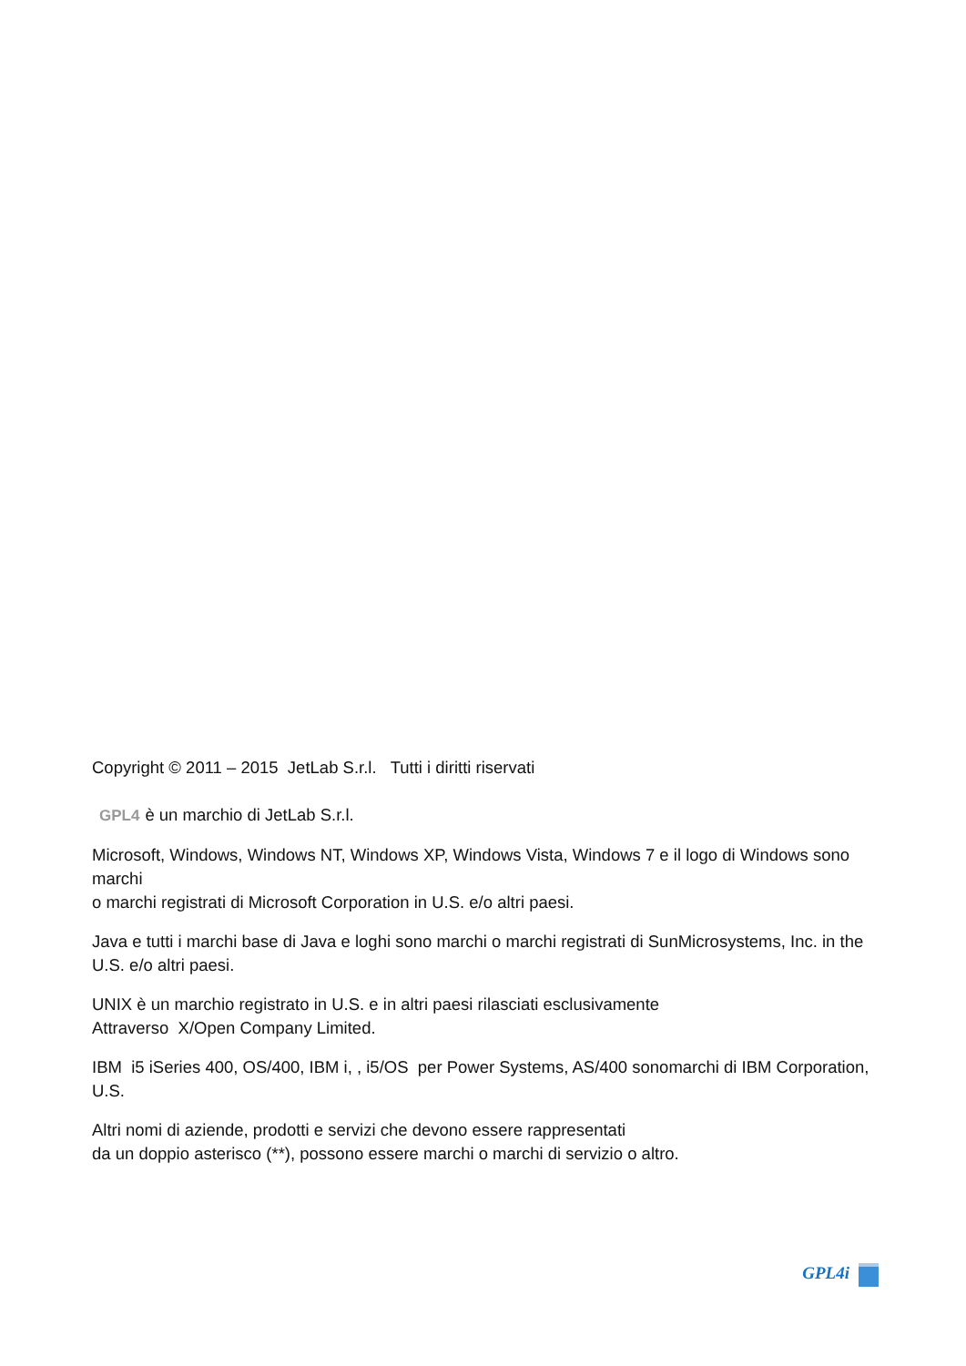Copyright © 2011 – 2015 JetLab S.r.l. Tutti i diritti riservati
GPL4 è un marchio di JetLab S.r.l.
Microsoft, Windows, Windows NT, Windows XP, Windows Vista, Windows 7 e il logo di Windows sono marchi
o marchi registrati di Microsoft Corporation in U.S. e/o altri paesi.
Java e tutti i marchi base di Java e loghi sono marchi o marchi registrati di SunMicrosystems, Inc. in the U.S. e/o altri paesi.
UNIX è un marchio registrato in U.S. e in altri paesi rilasciati esclusivamente
Attraverso X/Open Company Limited.
IBM i5 iSeries 400, OS/400, IBM i, , i5/OS per Power Systems, AS/400 sonomarchi di IBM Corporation, U.S.
Altri nomi di aziende, prodotti e servizi che devono essere rappresentati
da un doppio asterisco (**), possono essere marchi o marchi di servizio o altro.
GPL4i